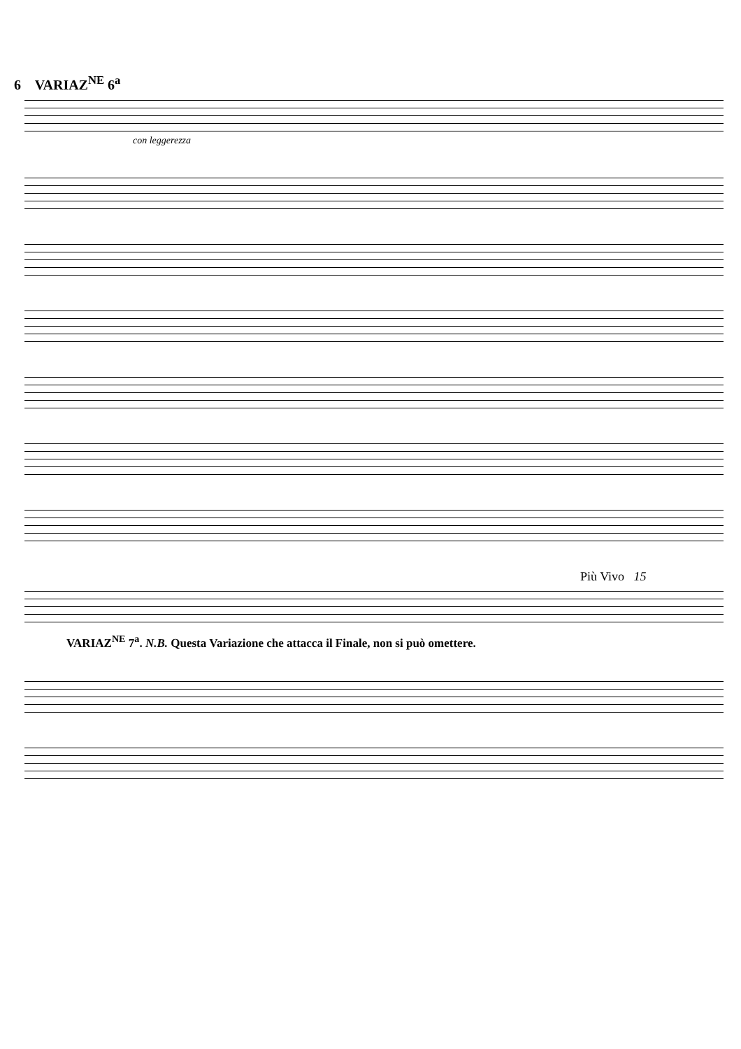6 VARIAZ<sup>NE</sup> 6<sup>a</sup>
con leggerezza
Più Vivo 15
VARIAZ<sup>NE</sup> 7<sup>a</sup>. N.B. Questa Variazione che attacca il Finale, non si può omettere.